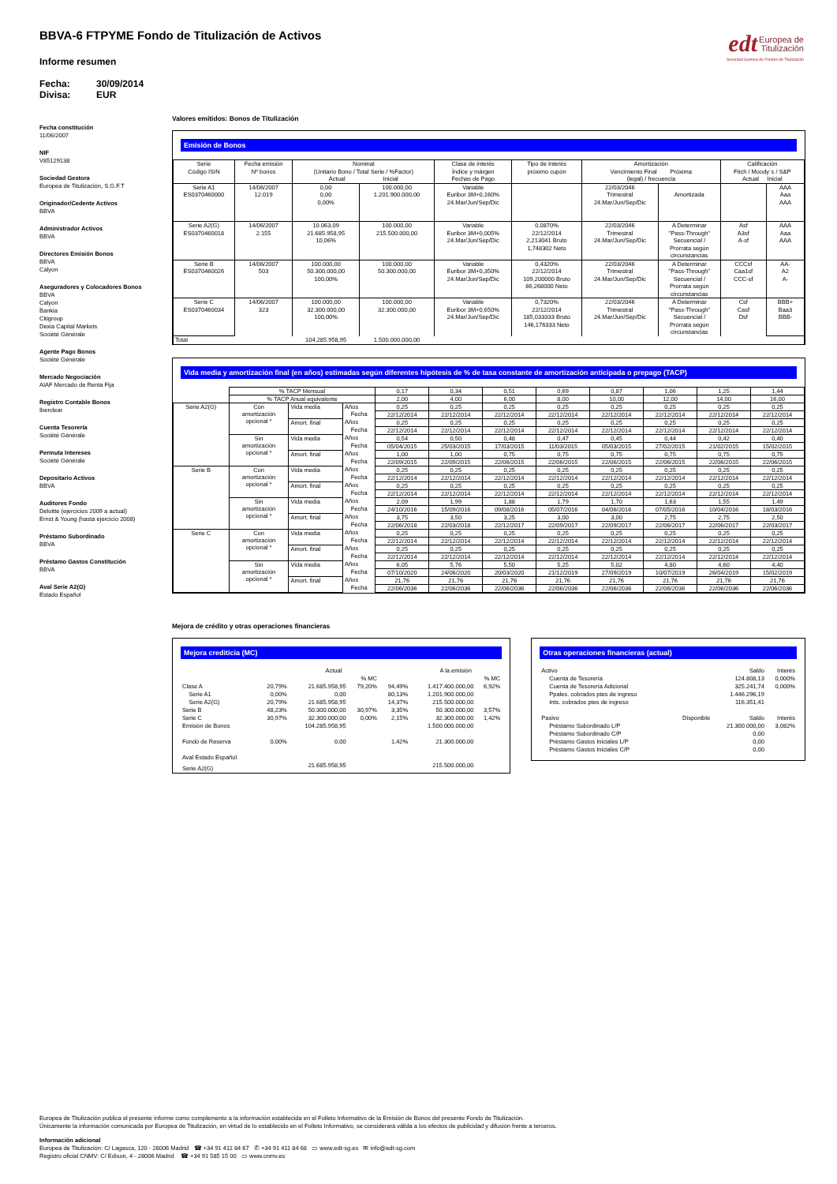edt Europea de
Titulización
Sociedad Gestora de Fondos de Titulización
BBVA-6 FTPYME Fondo de Titulización de Activos
Informe resumen
Fecha: 30/09/2014
Divisa: EUR
Fecha constitución
11/06/2007
NIF
V85129138
Sociedad Gestora
Europea de Titulización, S.G.F.T
Originador/Cedente Activos
BBVA
Administrador Activos
BBVA
Directores Emisión Bonos
BBVA
Calyon
Aseguradores y Colocadores Bonos
BBVA
Calyon
Bankia
Citigroup
Dexia Capital Markets
Socièté Gènèrale
Agente Pago Bonos
Société Générale
Mercado Negociación
AIAF Mercado de Renta Fija
Registro Contable Bonos
Iberclear
Cuenta Tesorería
Société Générale
Permuta Intereses
Société Générale
Depositario Activos
BBVA
Auditores Fondo
Deloitte (ejercicios 2009 a actual)
Ernst & Young (hasta ejercicio 2008)
Préstamo Subordinado
BBVA
Préstamo Gastos Constitución
BBVA
Aval Serie A2(G)
Estado Español
Valores emitidos: Bonos de Titulización
Emisión de Bonos
| Serie Código ISIN | Fecha emisión Nº bonos | Nominal (Unitario Bono / Total Serie / %Factor) Actual Inicial | | Clase de interés Índice y márgen Fechas de Pago | Tipo de Interés próximo cupón | Amortización Vencimiento Final Próxima (legal) / frecuencia | | Calificación Fitch / Moody´s / S&P Actual Inicial | |
| --- | --- | --- | --- | --- | --- | --- | --- | --- | --- |
| Serie A1 ES0370460000 | 14/06/2007 12.019 | 0,00 0,00 0,00% | 100.000,00 1.201.900.000,00 | Variable Euribor 3M+0,160% 24.Mar/Jun/Sep/Dic | | 22/03/2046 Trimestral 24.Mar/Jun/Sep/Dic | Amortizada | | AAA Aaa AAA |
| Serie A2(G) ES0370460018 | 14/06/2007 2.155 | 10.063,09 21.685.958,95 10,06% | 100.000,00 215.500.000,00 | Variable Euribor 3M+0,005% 24.Mar/Jun/Sep/Dic | 0,0870% 22/12/2014 2,213041 Bruto 1,748302 Neto | 22/03/2046 Trimestral 24.Mar/Jun/Sep/Dic | A Determinar "Pass-Through" Secuencial / Prorrata según circunstancias | Asf A3sf A-sf | AAA Aaa AAA |
| Serie B ES0370460026 | 14/06/2007 503 | 100.000,00 50.300.000,00 100,00% | 100.000,00 50.300.000,00 | Variable Euribor 3M+0,350% 24.Mar/Jun/Sep/Dic | 0,4320% 22/12/2014 109,200000 Bruto 86,268000 Neto | 22/03/2046 Trimestral 24.Mar/Jun/Sep/Dic | A Determinar "Pass-Through" Secuencial / Prorrata según circunstancias | CCCsf Caa1sf CCC-sf | AA- A2 A- |
| Serie C ES0370460034 | 14/06/2007 323 | 100.000,00 32.300.000,00 100,00% | 100.000,00 32.300.000,00 | Variable Euribor 3M+0,650% 24.Mar/Jun/Sep/Dic | 0,7320% 22/12/2014 185,033333 Bruto 146,176333 Neto | 22/03/2046 Trimestral 24.Mar/Jun/Sep/Dic | A Determinar "Pass-Through" Secuencial / Prorrata según circunstancias | Csf Casf Dsf | BBB+ Baa3 BBB- |
| Total | | 104.285.958,95 | 1.500.000.000,00 | | | | | | |
Vida media y amortización final (en años) estimadas según diferentes hipótesis de % de tasa constante de amortización anticipada o prepago (TACP)
| | % TACP Mensual | | | 0,17 | 0,34 | 0,51 | 0,69 | 0,87 | 1,06 | 1,25 | 1,44 |
| | % TACP Anual equivalente | | | 2,00 | 4,00 | 6,00 | 8,00 | 10,00 | 12,00 | 14,00 | 16,00 |
| Serie A2(G) | Con amortización opcional * | Vida media | Años | 0,25 | 0,25 | 0,25 | 0,25 | 0,25 | 0,25 | 0,25 | 0,25 |
| | | | Fecha | 22/12/2014 | 22/12/2014 | 22/12/2014 | 22/12/2014 | 22/12/2014 | 22/12/2014 | 22/12/2014 | 22/12/2014 |
| | | Amort. final | Años | 0,25 | 0,25 | 0,25 | 0,25 | 0,25 | 0,25 | 0,25 | 0,25 |
| | | | Fecha | 22/12/2014 | 22/12/2014 | 22/12/2014 | 22/12/2014 | 22/12/2014 | 22/12/2014 | 22/12/2014 | 22/12/2014 |
| | Sin amortización opcional * | Vida media | Años | 0,54 | 0,50 | 0,48 | 0,47 | 0,45 | 0,44 | 0,42 | 0,40 |
| | | | Fecha | 05/04/2015 | 25/03/2015 | 17/03/2015 | 11/03/2015 | 05/03/2015 | 27/02/2015 | 21/02/2015 | 15/02/2015 |
| | | Amort. final | Años | 1,00 | 1,00 | 0,75 | 0,75 | 0,75 | 0,75 | 0,75 | 0,75 |
| | | | Fecha | 22/09/2015 | 22/09/2015 | 22/06/2015 | 22/06/2015 | 22/06/2015 | 22/06/2015 | 22/06/2015 | 22/06/2015 |
| Serie B | Con amortización opcional * | Vida media | Años | 0,25 | 0,25 | 0,25 | 0,25 | 0,25 | 0,25 | 0,25 | 0,25 |
| | | | Fecha | 22/12/2014 | 22/12/2014 | 22/12/2014 | 22/12/2014 | 22/12/2014 | 22/12/2014 | 22/12/2014 | 22/12/2014 |
| | | Amort. final | Años | 0,25 | 0,25 | 0,25 | 0,25 | 0,25 | 0,25 | 0,25 | 0,25 |
| | | | Fecha | 22/12/2014 | 22/12/2014 | 22/12/2014 | 22/12/2014 | 22/12/2014 | 22/12/2014 | 22/12/2014 | 22/12/2014 |
| | Sin amortización opcional * | Vida media | Años | 2,09 | 1,99 | 1,88 | 1,79 | 1,70 | 1,63 | 1,55 | 1,49 |
| | | | Fecha | 24/10/2016 | 15/09/2016 | 09/08/2016 | 05/07/2016 | 04/06/2016 | 07/05/2016 | 10/04/2016 | 18/03/2016 |
| | | Amort. final | Años | 3,75 | 3,50 | 3,25 | 3,00 | 3,00 | 2,75 | 2,75 | 2,50 |
| | | | Fecha | 22/06/2018 | 22/03/2018 | 22/12/2017 | 22/09/2017 | 22/09/2017 | 22/06/2017 | 22/06/2017 | 22/03/2017 |
| Serie C | Con amortización opcional * | Vida media | Años | 0,25 | 0,25 | 0,25 | 0,25 | 0,25 | 0,25 | 0,25 | 0,25 |
| | | | Fecha | 22/12/2014 | 22/12/2014 | 22/12/2014 | 22/12/2014 | 22/12/2014 | 22/12/2014 | 22/12/2014 | 22/12/2014 |
| | | Amort. final | Años | 0,25 | 0,25 | 0,25 | 0,25 | 0,25 | 0,25 | 0,25 | 0,25 |
| | | | Fecha | 22/12/2014 | 22/12/2014 | 22/12/2014 | 22/12/2014 | 22/12/2014 | 22/12/2014 | 22/12/2014 | 22/12/2014 |
| | Sin amortización opcional * | Vida media | Años | 6,05 | 5,76 | 5,50 | 5,25 | 5,02 | 4,80 | 4,60 | 4,40 |
| | | | Fecha | 07/10/2020 | 24/06/2020 | 20/03/2020 | 21/12/2019 | 27/09/2019 | 10/07/2019 | 26/04/2019 | 15/02/2019 |
| | | Amort. final | Años | 21,76 | 21,76 | 21,76 | 21,76 | 21,76 | 21,76 | 21,76 | 21,76 |
| | | | Fecha | 22/06/2036 | 22/06/2036 | 22/06/2036 | 22/06/2036 | 22/06/2036 | 22/06/2036 | 22/06/2036 | 22/06/2036 |
Mejora de crédito y otras operaciones financieras
Mejora crediticia (MC)
| | | Actual | | | A la emisión | |
| | | | % MC | | | % MC |
| Clase A | 20,79% | 21.685.958,95 | 79,20% | 94,49% | 1.417.400.000,00 | 6,92% |
| Serie A1 | 0,00% | 0,00 | | 80,13% | 1.201.900.000,00 | |
| Serie A2(G) | 20,79% | 21.685.958,95 | | 14,37% | 215.500.000,00 | |
| Serie B | 48,23% | 50.300.000,00 | 30,97% | 3,35% | 50.300.000,00 | 3,57% |
| Serie C | 30,97% | 32.300.000,00 | 0,00% | 2,15% | 32.300.000,00 | 1,42% |
| Emisión de Bonos | | 104.285.958,95 | | | 1.500.000.000,00 | |
| Fondo de Reserva | 0,00% | 0,00 | | 1,42% | 21.300.000,00 | |
| Aval Estado Español | | | | | | |
| Serie A2(G) | | 21.685.958,95 | | | 215.500.000,00 | |
Otras operaciones financieras (actual)
| Activo | | Saldo | Interés |
| Cuenta de Tesorería | | 124.808,13 | 0,000% |
| Cuenta de Tesorería Adicional | | 325.241,74 | 0,000% |
| Ppales. cobrados ptes de ingreso | | 1.446.296,19 | |
| Ints. cobrados ptes de ingreso | | 116.351,41 | |
| Pasivo | Disponible | Saldo | Interés |
| Préstamo Subordinado L/P | | 21.300.000,00 | 3,082% |
| Préstamo Subordinado C/P | | 0,00 | |
| Préstamo Gastos Iniciales L/P | | 0,00 | |
| Préstamo Gastos Iniciales C/P | | 0,00 | |
Europea de Titulización publica el presente informe como complemento a la información establecida en el Folleto Informativo de la Emisión de Bonos del presente Fondo de Titulización.
Únicamente la información comunicada por Europea de Titulización, en virtud de lo establecido en el Folleto Informativo, se considerará válida a los efectos de publicidad y difusión frente a terceros.
Información adicional
Europea de Titulización: C/ Lagasca, 120 - 28006 Madrid ☎ +34 91 411 84 67 ✆ +34 91 411 84 68 ▭ www.edt-sg.es ✉ info@edt-sg.com
Registro oficial CNMV: C/ Edison, 4 - 28006 Madrid ☎ +34 91 585 15 00 ▭ www.cnmv.es